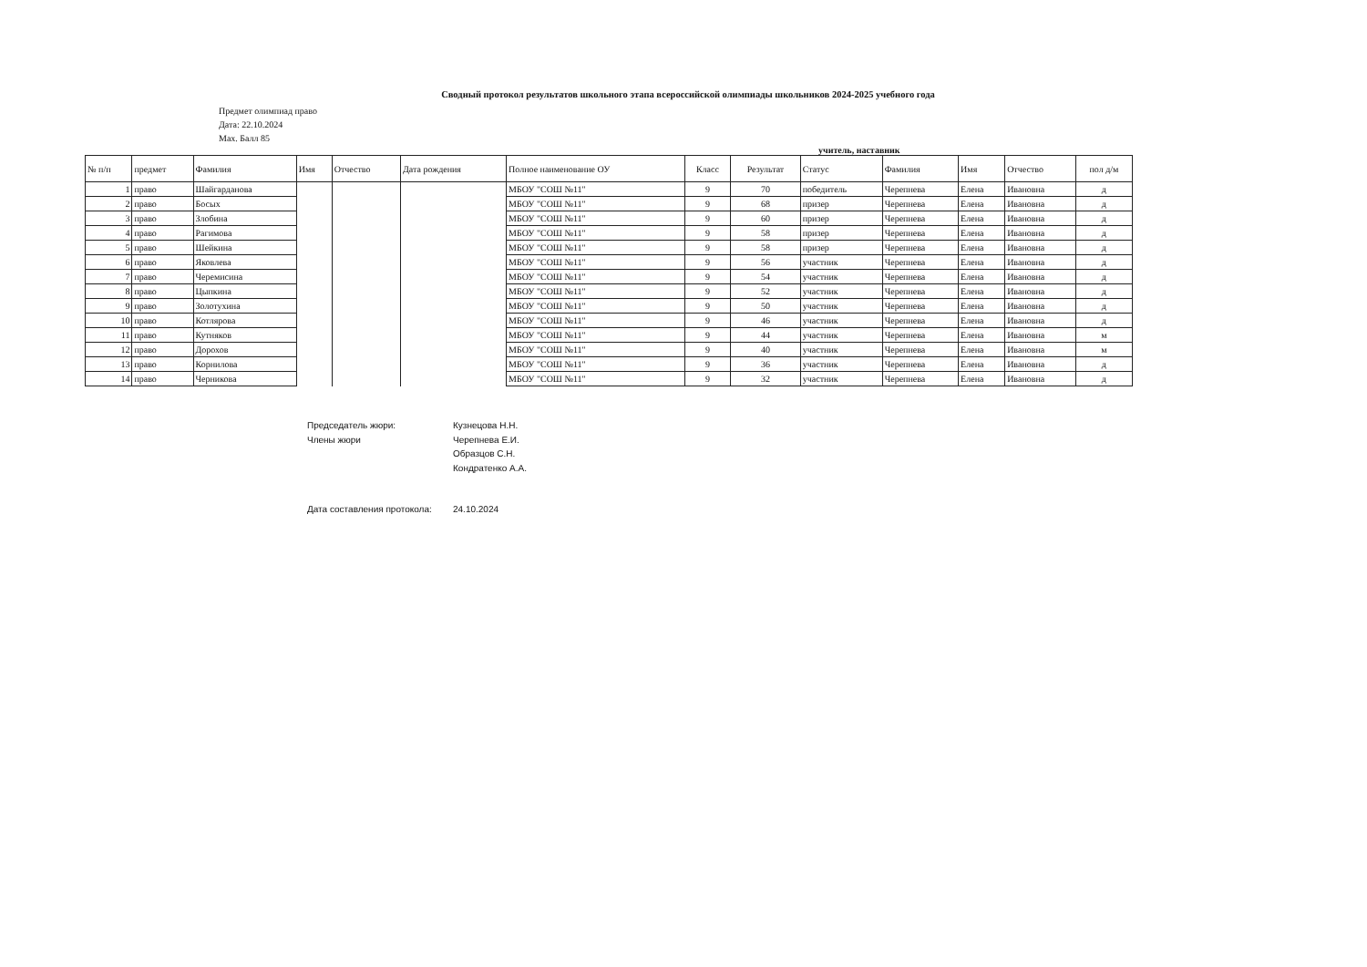Сводный протокол результатов школьного этапа всероссийской олимпиады школьников 2024-2025 учебного года
Предмет олимпиад право
Дата: 22.10.2024
Max. Балл 85
учитель, наставник
| № п/п | предмет | Фамилия | Имя | Отчество | Дата рождения | Полное наименование ОУ | Класс | Результат | Статус | Фамилия | Имя | Отчество | пол д/м |
| --- | --- | --- | --- | --- | --- | --- | --- | --- | --- | --- | --- | --- | --- |
| 1 | право | Шайгарданова | | | | МБОУ "СОШ №11" | 9 | 70 | победитель | Черепнева | Елена | Ивановна | д |
| 2 | право | Босых | | | | МБОУ "СОШ №11" | 9 | 68 | призер | Черепнева | Елена | Ивановна | д |
| 3 | право | Злобина | | | | МБОУ "СОШ №11" | 9 | 60 | призер | Черепнева | Елена | Ивановна | д |
| 4 | право | Рагимова | | | | МБОУ "СОШ №11" | 9 | 58 | призер | Черепнева | Елена | Ивановна | д |
| 5 | право | Шейкина | | | | МБОУ "СОШ №11" | 9 | 58 | призер | Черепнева | Елена | Ивановна | д |
| 6 | право | Яковлева | | | | МБОУ "СОШ №11" | 9 | 56 | участник | Черепнева | Елена | Ивановна | д |
| 7 | право | Черемисина | | | | МБОУ "СОШ №11" | 9 | 54 | участник | Черепнева | Елена | Ивановна | д |
| 8 | право | Цыпкина | | | | МБОУ "СОШ №11" | 9 | 52 | участник | Черепнева | Елена | Ивановна | д |
| 9 | право | Золотухина | | | | МБОУ "СОШ №11" | 9 | 50 | участник | Черепнева | Елена | Ивановна | д |
| 10 | право | Котлярова | | | | МБОУ "СОШ №11" | 9 | 46 | участник | Черепнева | Елена | Ивановна | д |
| 11 | право | Кутняков | | | | МБОУ "СОШ №11" | 9 | 44 | участник | Черепнева | Елена | Ивановна | м |
| 12 | право | Дорохов | | | | МБОУ "СОШ №11" | 9 | 40 | участник | Черепнева | Елена | Ивановна | м |
| 13 | право | Корнилова | | | | МБОУ "СОШ №11" | 9 | 36 | участник | Черепнева | Елена | Ивановна | д |
| 14 | право | Черникова | | | | МБОУ "СОШ №11" | 9 | 32 | участник | Черепнева | Елена | Ивановна | д |
Председатель жюри:
Кузнецова Н.Н.
Члены жюри
Черепнева Е.И.
Образцов С.Н.
Кондратенко А.А.
Дата составления протокола:
24.10.2024